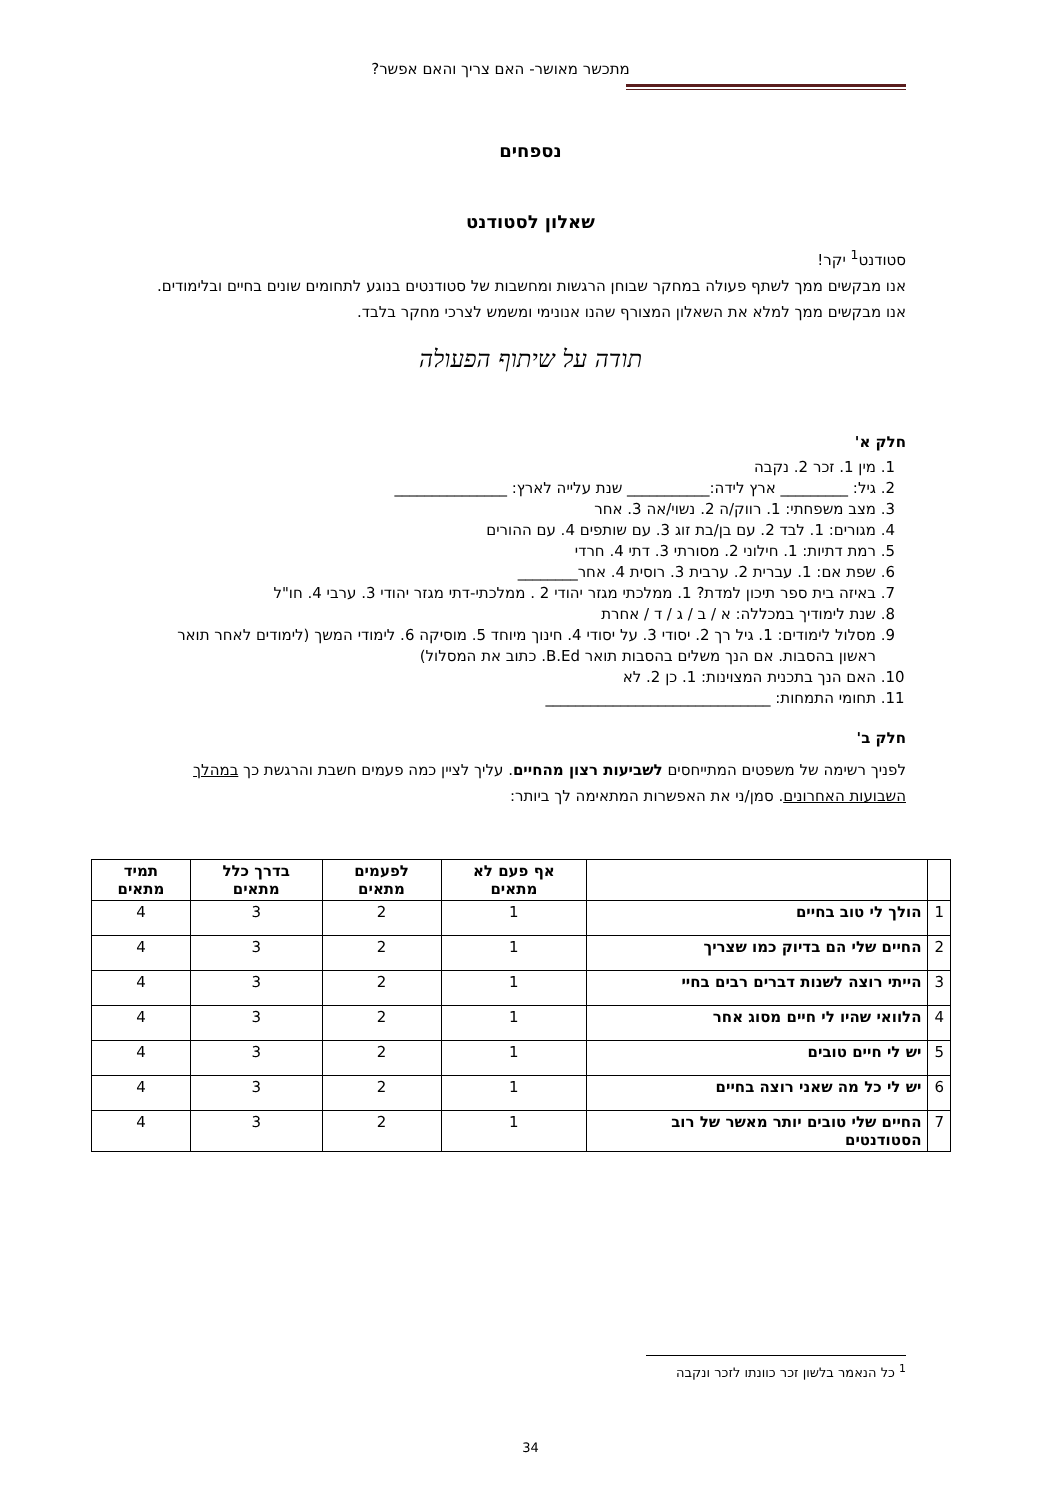מתכשר מאושר- האם צריך והאם אפשר?
נספחים
שאלון לסטודנט
סטודנט<sup>1</sup> יקר!
אנו מבקשים ממך לשתף פעולה במחקר שבוחן הרגשות ומחשבות של סטודנטים בנוגע לתחומים שונים בחיים ובלימודים. אנו מבקשים ממך למלא את השאלון המצורף שהנו אנונימי ומשמש לצרכי מחקר בלבד.
תודה על שיתוף הפעולה
חלק א'
1. מין 1. זכר 2. נקבה
2. גיל: _________ ארץ לידה:___________ שנת עלייה לארץ: _______________
3. מצב משפחתי: 1. רווק/ה 2. נשוי/אה 3. אחר
4. מגורים: 1. לבד 2. עם בן/בת זוג 3. עם שותפים 4. עם ההורים
5. רמת דתיות: 1. חילוני 2. מסורתי 3. דתי 4. חרדי
6. שפת אם: 1. עברית 2. ערבית 3. רוסית 4. אחר________
7. באיזה בית ספר תיכון למדת? 1. ממלכתי מגזר יהודי 2 . ממלכתי-דתי מגזר יהודי 3. ערבי 4. חו"ל
8. שנת לימודיך במכללה: א / ב / ג / ד / אחרת
9. מסלול לימודים: 1. גיל רך 2. יסודי 3. על יסודי 4. חינוך מיוחד 5. מוסיקה 6. לימודי המשך (לימודים לאחר תואר ראשון בהסבות. אם הנך משלים בהסבות תואר B.Ed. כתוב את המסלול)
10. האם הנך בתכנית המצוינות: 1. כן 2. לא
11. תחומי התמחות: ______________________________
חלק ב'
לפניך רשימה של משפטים המתייחסים לשביעות רצון מהחיים. עליך לציין כמה פעמים חשבת והרגשת כך במהלך השבועות האחרונים. סמן/ני את האפשרות המתאימה לך ביותר:
| | | אף פעם לא מתאים | לפעמים מתאים | בדרך כלל מתאים | תמיד מתאים |
| --- | --- | --- | --- | --- | --- |
| 1 | הולך לי טוב בחיים | 1 | 2 | 3 | 4 |
| 2 | החיים שלי הם בדיוק כמו שצריך | 1 | 2 | 3 | 4 |
| 3 | הייתי רוצה לשנות דברים רבים בחיי | 1 | 2 | 3 | 4 |
| 4 | הלוואי שהיו לי חיים מסוג אחר | 1 | 2 | 3 | 4 |
| 5 | יש לי חיים טובים | 1 | 2 | 3 | 4 |
| 6 | יש לי כל מה שאני רוצה בחיים | 1 | 2 | 3 | 4 |
| 7 | החיים שלי טובים יותר מאשר של רוב הסטודנטים | 1 | 2 | 3 | 4 |
<sup>1</sup> כל הנאמר בלשון זכר כוונתו לזכר ונקבה
34